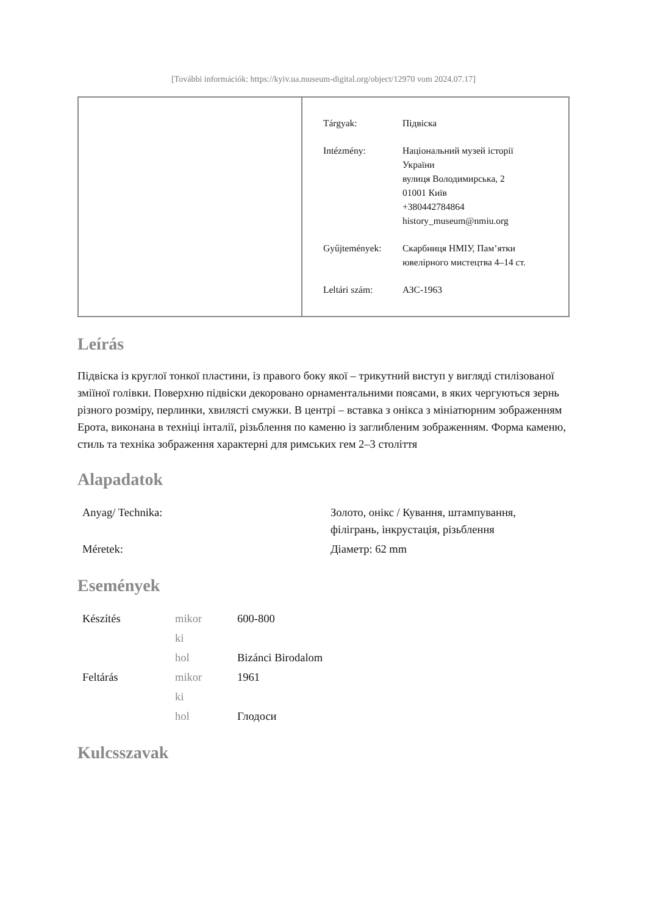[További információk: https://kyiv.ua.museum-digital.org/object/12970 vom 2024.07.17]
| Tárgyak: | Підвіска |
| Intézmény: | Національний музей історії України вулиця Володимирська, 2 01001 Київ +380442784864 history_museum@nmiu.org |
| Gyűjtemények: | Скарбниця НМІУ, Пам’ятки ювелірного мистецтва 4–14 ст. |
| Leltári szám: | АЗС-1963 |
Leírás
Підвіска із круглої тонкої пластини, із правого боку якої – трикутний виступ у вигляді стилізованої зміїної голівки. Поверхню підвіски декоровано орнаментальними поясами, в яких чергуються зернь різного розміру, перлинки, хвилясті смужки. В центрі – вставка з онікса з мініатюрним зображенням Ерота, виконана в техніці інталії, різьблення по каменю із заглибленим зображенням. Форма каменю, стиль та техніка зображення характерні для римських гем 2–3 століття
Alapadatok
| Anyag/ Technika: | Золото, онікс / Кування, штампування, філігрань, інкрустація, різьблення |
| Méretek: | Діаметр: 62 mm |
Események
| Készítés | mikor | 600-800 |
| | ki | |
| | hol | Bizánci Birodalom |
| Feltárás | mikor | 1961 |
| | ki | |
| | hol | Глодоси |
Kulcsszavak